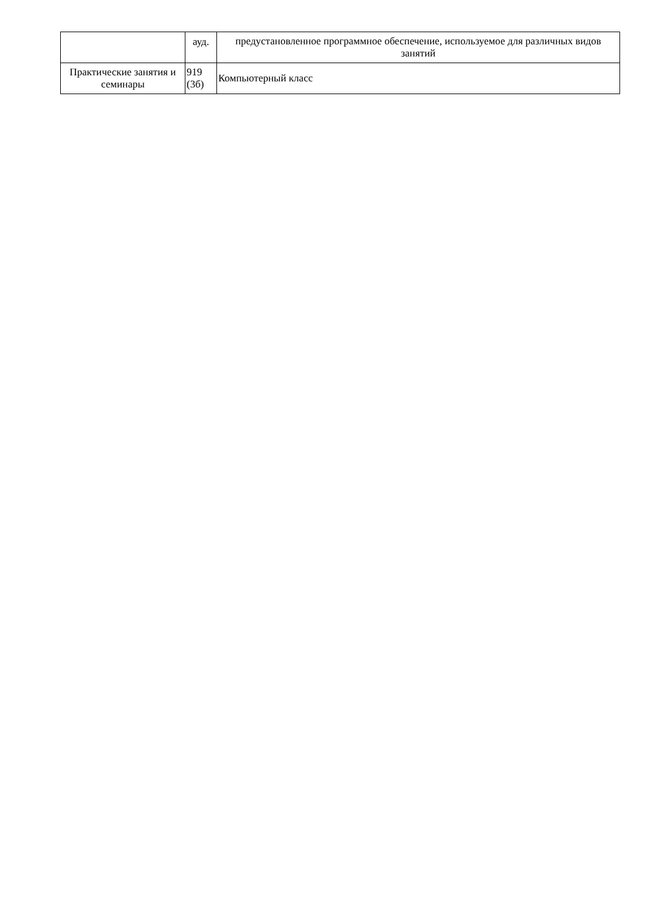| | ауд. | предустановленное программное обеспечение, используемое для различных видов занятий |
| Практические занятия и семинары | 919 (3б) | Компьютерный класс |